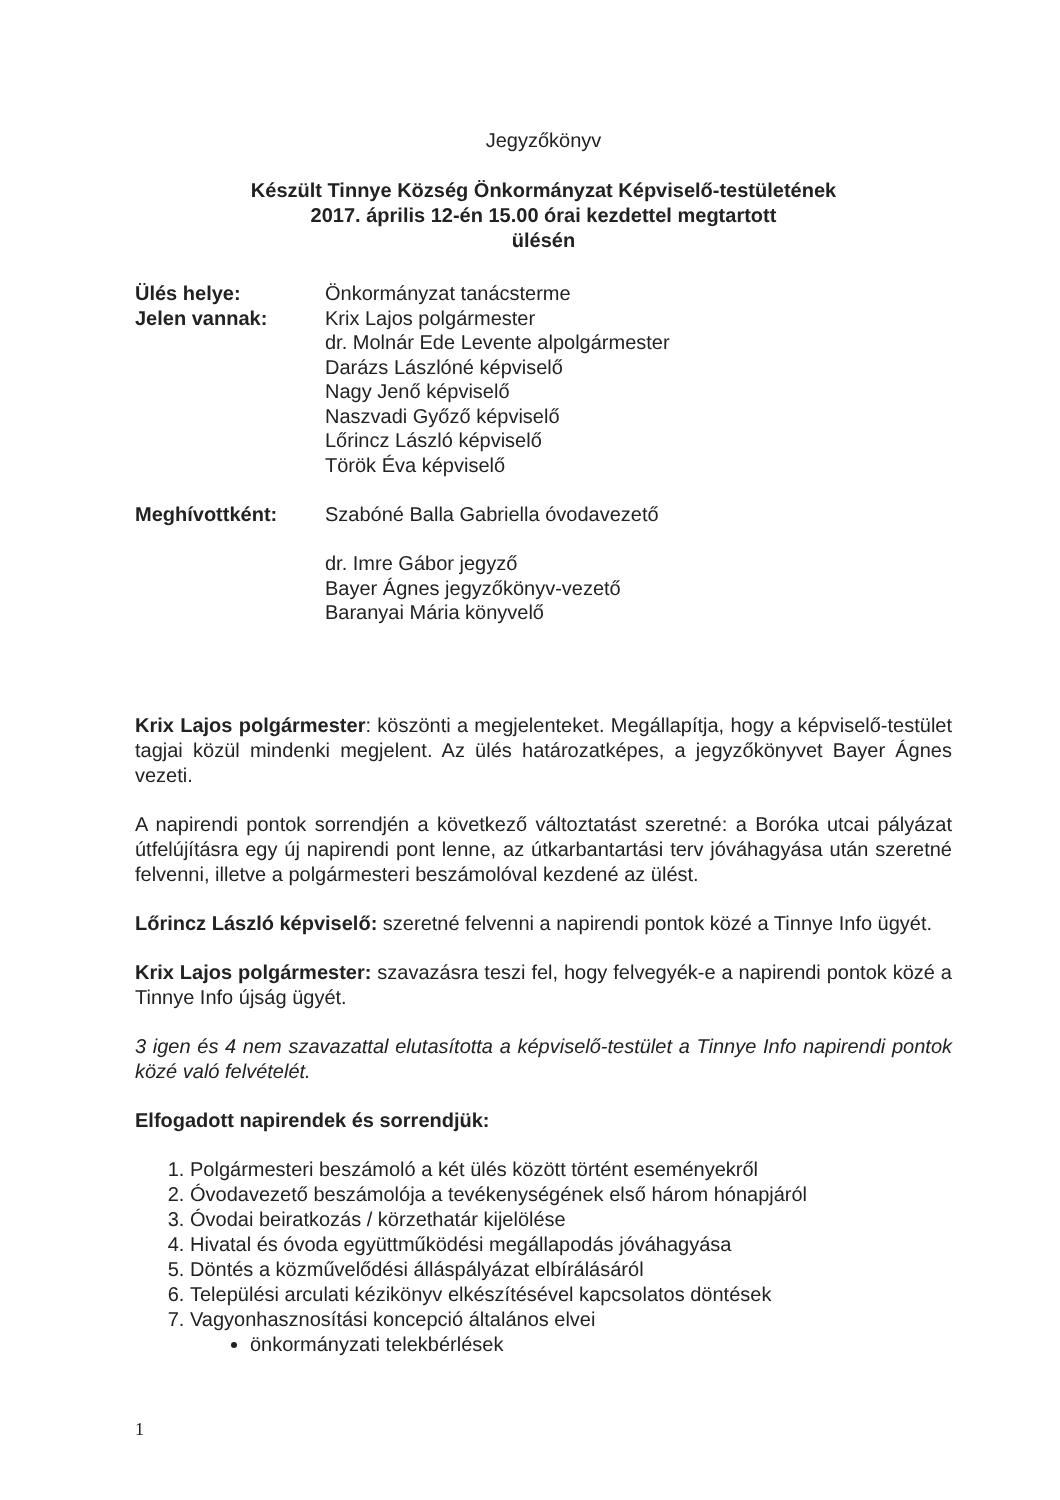Jegyzőkönyv
Készült Tinnye Község Önkormányzat Képviselő-testületének
2017. április 12-én 15.00 órai kezdettel megtartott
ülésén
| Ülés helye: | Önkormányzat tanácsterme |
| Jelen vannak: | Krix Lajos polgármester dr. Molnár Ede Levente alpolgármester Darázs Lászlóné képviselő Nagy Jenő képviselő Naszvadi Győző képviselő Lőrincz László képviselő Török Éva képviselő |
| Meghívottként: | Szabóné Balla Gabriella óvodavezető dr. Imre Gábor jegyző Bayer Ágnes jegyzőkönyv-vezető Baranyai Mária könyvelő |
Krix Lajos polgármester: köszönti a megjelenteket. Megállapítja, hogy a képviselő-testület tagjai közül mindenki megjelent. Az ülés határozatképes, a jegyzőkönyvet Bayer Ágnes vezeti.
A napirendi pontok sorrendjén a következő változtatást szeretné: a Boróka utcai pályázat útfelújításra egy új napirendi pont lenne, az útkarbantartási terv jóváhagyása után szeretné felvenni, illetve a polgármesteri beszámolóval kezdené az ülést.
Lőrincz László képviselő: szeretné felvenni a napirendi pontok közé a Tinnye Info ügyét.
Krix Lajos polgármester: szavazásra teszi fel, hogy felvegyék-e a napirendi pontok közé a Tinnye Info újság ügyét.
3 igen és 4 nem szavazattal elutasította a képviselő-testület a Tinnye Info napirendi pontok közé való felvételét.
Elfogadott napirendek és sorrendjük:
1. Polgármesteri beszámoló a két ülés között történt eseményekről
2. Óvodavezető beszámolója a tevékenységének első három hónapjáról
3. Óvodai beiratkozás / körzethatár kijelölése
4. Hivatal és óvoda együttműködési megállapodás jóváhagyása
5. Döntés a közművelődési álláspályázat elbírálásáról
6. Települési arculati kézikönyv elkészítésével kapcsolatos döntések
7. Vagyonhasznosítási koncepció általános elvei
önkormányzati telekbérlések
1